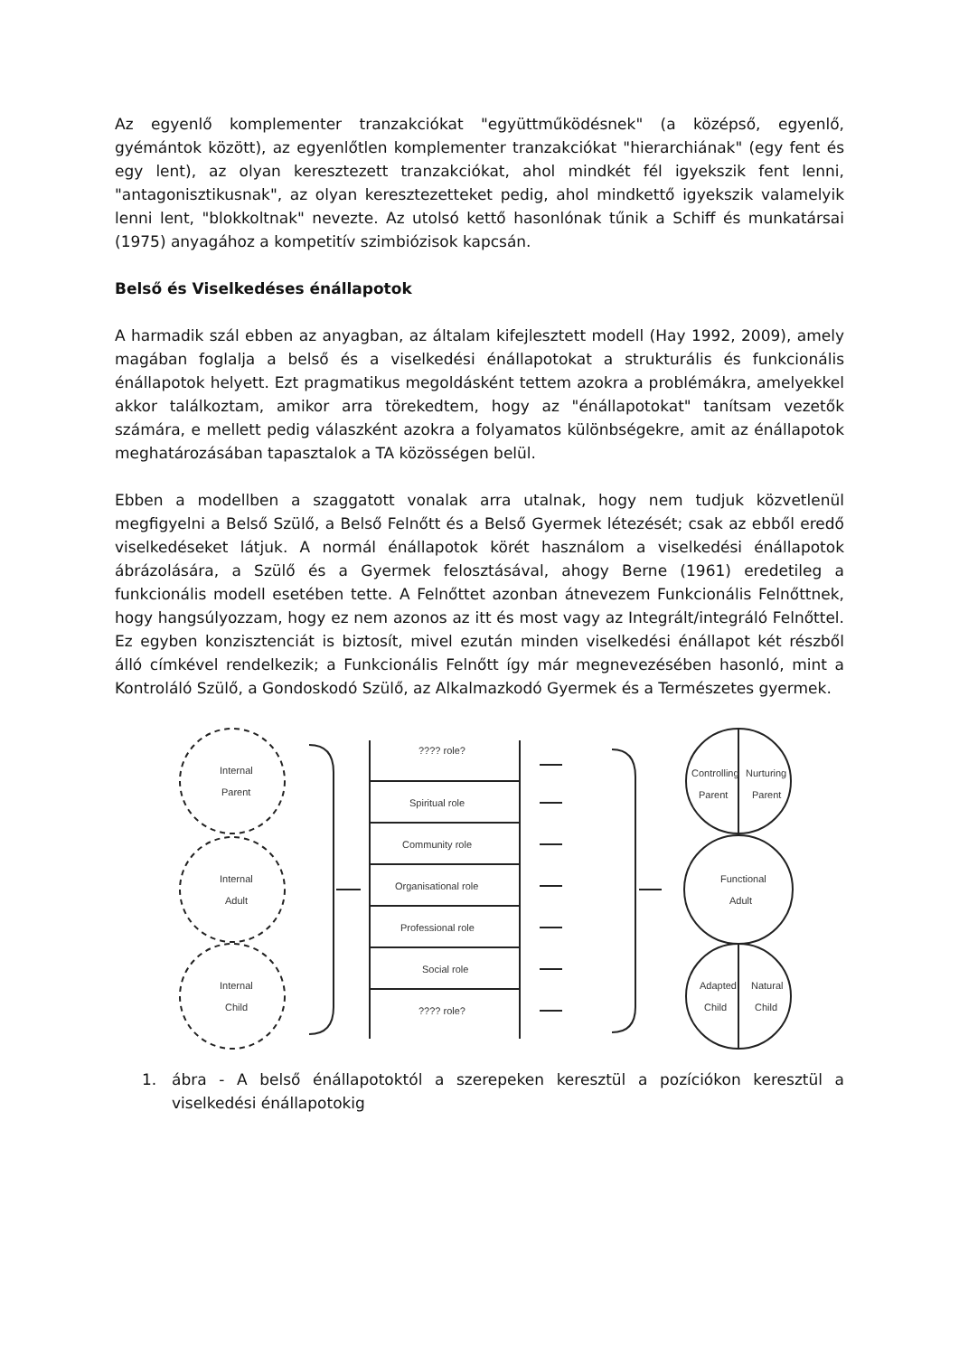Az egyenlő komplementer tranzakciókat "együttműködésnek" (a középső, egyenlő, gyémántok között), az egyenlőtlen komplementer tranzakciókat "hierarchiának" (egy fent és egy lent), az olyan keresztezett tranzakciókat, ahol mindkét fél igyekszik fent lenni, "antagonisztikusnak", az olyan keresztezetteket pedig, ahol mindkettő igyekszik valamelyik lenni lent, "blokkoltnak" nevezte. Az utolsó kettő hasonlónak tűnik a Schiff és munkatársai (1975) anyagához a kompetitív szimbiózisok kapcsán.
Belső és Viselkedéses énállapotok
A harmadik szál ebben az anyagban, az általam kifejlesztett modell (Hay 1992, 2009), amely magában foglalja a belső és a viselkedési énállapotokat a strukturális és funkcionális énállapotok helyett. Ezt pragmatikus megoldásként tettem azokra a problémákra, amelyekkel akkor találkoztam, amikor arra törekedtem, hogy az "énállapotokat" tanítsam vezetők számára, e mellett pedig válaszként azokra a folyamatos különbségekre, amit az énállapotok meghatározásában tapasztalok a TA közösségen belül.
Ebben a modellben a szaggatott vonalak arra utalnak, hogy nem tudjuk közvetlenül megfigyelni a Belső Szülő, a Belső Felnőtt és a Belső Gyermek létezését; csak az ebből eredő viselkedéseket látjuk. A normál énállapotok körét használom a viselkedési énállapotok ábrázolására, a Szülő és a Gyermek felosztásával, ahogy Berne (1961) eredetileg a funkcionális modell esetében tette. A Felnőttet azonban átnevezem Funkcionális Felnőttnek, hogy hangsúlyozzam, hogy ez nem azonos az itt és most vagy az Integrált/integráló Felnőttel. Ez egyben konzisztenciát is biztosít, mivel ezután minden viselkedési énállapot két részből álló címkével rendelkezik; a Funkcionális Felnőtt így már megnevezésében hasonló, mint a Kontroláló Szülő, a Gondoskodó Szülő, az Alkalmazkodó Gyermek és a Természetes gyermek.
Internal
Parent
Internal
Adult
Internal
Child
???? role?
Spiritual role
Community role
Organisational role
Professional role
Social role
???? role?
Controlling
Nurturing
Parent
Parent
Functional
Adult
Adapted
Natural
Child
Child
1. ábra - A belső énállapotoktól a szerepeken keresztül a pozíciókon keresztül a viselkedési énállapotokig